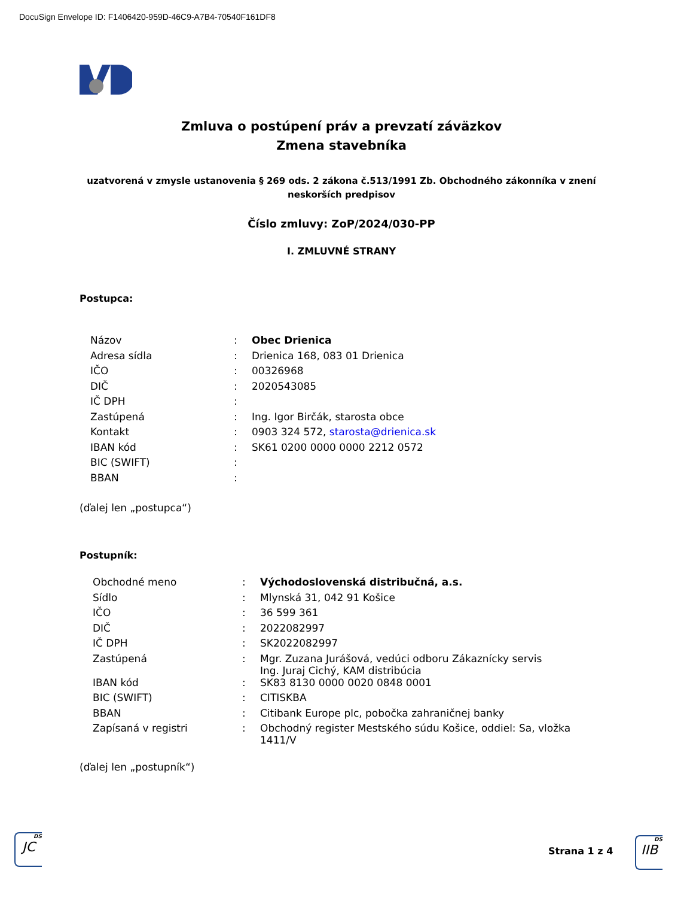DocuSign Envelope ID: F1406420-959D-46C9-A7B4-70540F161DF8
Zmluva o postúpení práv a prevzatí záväzkov
Zmena stavebníka
uzatvorená v zmysle ustanovenia § 269 ods. 2 zákona č.513/1991 Zb. Obchodného zákonníka v znení neskorších predpisov
Číslo zmluvy: ZoP/2024/030-PP
I. ZMLUVNÉ STRANY
Postupca:
| Názov | : | Obec Drienica |
| Adresa sídla | : | Drienica 168, 083 01 Drienica |
| IČO | : | 00326968 |
| DIČ | : | 2020543085 |
| IČ DPH | : | |
| Zastúpená | : | Ing. Igor Birčák, starosta obce |
| Kontakt | : | 0903 324 572, starosta@drienica.sk |
| IBAN kód | : | SK61 0200 0000 0000 2212 0572 |
| BIC (SWIFT) | : | |
| BBAN | : | |
(ďalej len „postupca“)
Postupník:
| Obchodné meno | : | Východoslovenská distribučná, a.s. |
| Sídlo | : | Mlynská 31, 042 91 Košice |
| IČO | : | 36 599 361 |
| DIČ | : | 2022082997 |
| IČ DPH | : | SK2022082997 |
| Zastúpená | : | Mgr. Zuzana Jurášová, vedúci odboru Zákaznícky servis Ing. Juraj Cichý, KAM distribúcia |
| IBAN kód | : | SK83 8130 0000 0020 0848 0001 |
| BIC (SWIFT) | : | CITISKBA |
| BBAN | : | Citibank Europe plc, pobočka zahraničnej banky |
| Zapísaná v registri | : | Obchodný register Mestského súdu Košice, oddiel: Sa, vložka 1411/V |
(ďalej len „postupník“)
DS
JC
Strana 1 z 4
DS
IIB